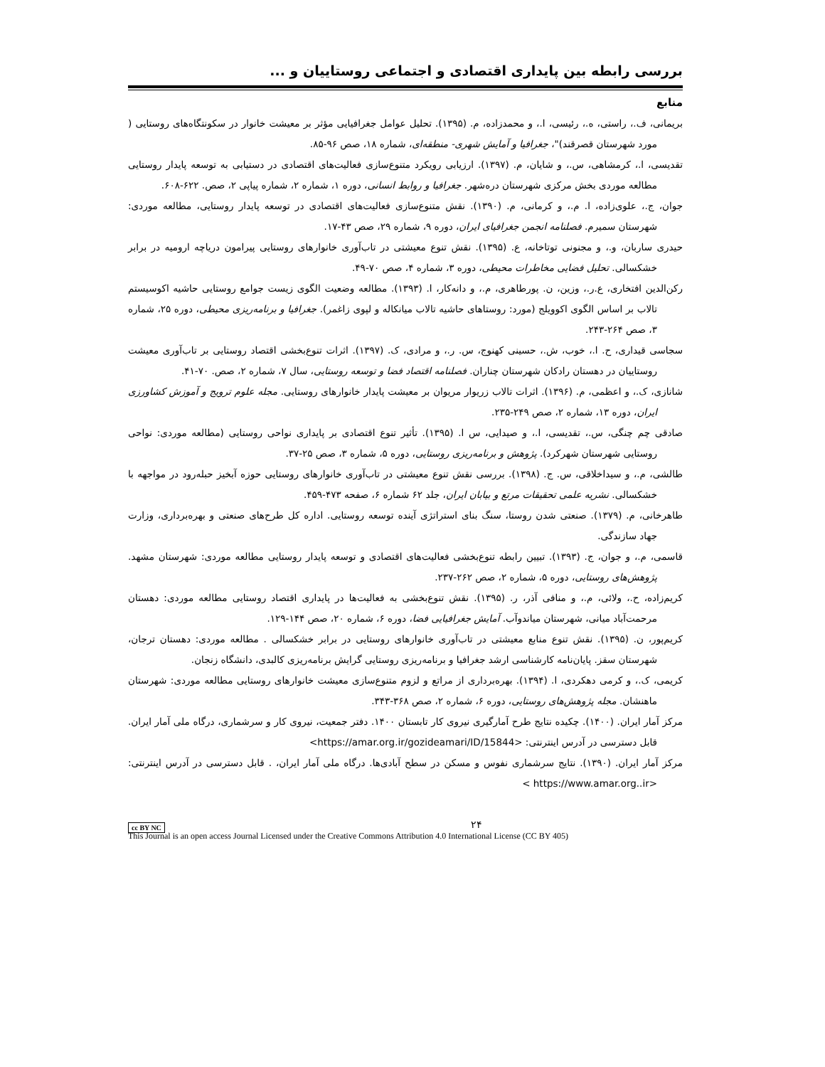بررسی رابطه بین پایداری اقتصادی و اجتماعی روستاییان و ...
منابع
بریمانی، ف.، راستی، ه.، رئیسی، ا.، و محمدزاده، م. (۱۳۹۵). تحلیل عوامل جغرافیایی مؤثر بر معیشت خانوار در سکونتگاه‌های روستایی ( مورد شهرستان قصرقند)"، جغرافیا و آمایش شهری- منطقه‌ای، شماره ۱۸، صص ۹۶-۸۵.
تقدیسی، ا.، کرمشاهی، س.، و شایان، م. (۱۳۹۷). ارزیابی رویکرد متنوع‌سازی فعالیت‌های اقتصادی در دستیابی به توسعه پایدار روستایی مطالعه موردی بخش مرکزی شهرستان دره‌شهر. جغرافیا و روابط انسانی، دوره ۱، شماره ۲، شماره پیاپی ۲، صص. ۶۲۲-۶۰۸.
جوان، ج.، علوی‌زاده، ا. م.، و کرمانی، م. (۱۳۹۰). نقش متنوع‌سازی فعالیت‌های اقتصادی در توسعه پایدار روستایی، مطالعه موردی: شهرستان سمیرم. فصلنامه انجمن جغرافیای ایران، دوره ۹، شماره ۲۹، صص ۴۳-۱۷.
حیدری ساربان، و.، و مجنونی توتاخانه، ع. (۱۳۹۵). نقش تنوع معیشتی در تاب‌آوری خانوارهای روستایی پیرامون دریاچه ارومیه در برابر خشکسالی. تحلیل فضایی مخاطرات محیطی، دوره ۳، شماره ۴، صص ۷۰-۴۹.
رکن‌الدین افتخاری، ع.ر.، وزین، ن. پورطاهری، م.، و دانه‌کار، ا. (۱۳۹۳). مطالعه وضعیت الگوی زیست جوامع روستایی حاشیه اکوسیستم تالاب بر اساس الگوی اکوویلج (مورد: روستاهای حاشیه تالاب میانکاله و لپوی زاغمر). جغرافیا و برنامه‌ریزی محیطی، دوره ۲۵، شماره ۳، صص ۲۶۴-۲۴۳.
سجاسی قیداری، ح. ا.، خوب، ش.، حسینی کهنوج، س. ر.، و مرادی، ک. (۱۳۹۷). اثرات تنوع‌بخشی اقتصاد روستایی بر تاب‌آوری معیشت روستاییان در دهستان رادکان شهرستان چناران. فصلنامه اقتصاد فضا و توسعه روستایی، سال ۷، شماره ۲، صص. ۷۰-۴۱.
شانازی، ک.، و اعظمی، م. (۱۳۹۶). اثرات تالاب زریوار مریوان بر معیشت پایدار خانوارهای روستایی. مجله علوم ترویج و آموزش کشاورزی ایران، دوره ۱۳، شماره ۲، صص ۲۴۹-۲۳۵.
صادقی چم چنگی، س.، تقدیسی، ا.، و صیدایی، س ا. (۱۳۹۵). تأثیر تنوع اقتصادی بر پایداری نواحی روستایی (مطالعه موردی: نواحی روستایی شهرستان شهرکرد). پژوهش و برنامه‌ریزی روستایی، دوره ۵، شماره ۳، صص ۲۵-۳۷.
طالشی، م.، و سیداخلاقی، س. ج. (۱۳۹۸). بررسی نقش تنوع معیشتی در تاب‌آوری خانوارهای روستایی حوزه آبخیز حبله‌رود در مواجهه با خشکسالی. نشریه علمی تحقیقات مرتع و بیابان ایران، جلد ۶۲ شماره ۶، صفحه ۴۷۳-۴۵۹.
طاهرخانی، م. (۱۳۷۹). صنعتی شدن روستا، سنگ بنای استراتژی آینده توسعه روستایی. اداره کل طرح‌های صنعتی و بهره‌برداری، وزارت جهاد سازندگی.
قاسمی، م.، و جوان، ج. (۱۳۹۳). تبیین رابطه تنوع‌بخشی فعالیت‌های اقتصادی و توسعه پایدار روستایی مطالعه موردی: شهرستان مشهد. پژوهش‌های روستایی، دوره ۵، شماره ۲، صص ۲۶۲-۲۳۷.
کریم‌زاده، ح.، ولائی، م.، و منافی آذر، ر. (۱۳۹۵). نقش تنوع‌بخشی به فعالیت‌ها در پایداری اقتصاد روستایی مطالعه موردی: دهستان مرحمت‌آباد میانی، شهرستان میاندوآب. آمایش جغرافیایی فضا، دوره ۶، شماره ۲۰، صص ۱۴۴-۱۲۹.
کریم‌پور، ن. (۱۳۹۵). نقش تنوع منابع معیشتی در تاب‌آوری خانوارهای روستایی در برابر خشکسالی . مطالعه موردی: دهستان ترجان، شهرستان سقز. پایان‌نامه کارشناسی ارشد جغرافیا و برنامه‌ریزی روستایی گرایش برنامه‌ریزی کالبدی، دانشگاه زنجان.
کریمی، ک.، و کرمی دهکردی، ا. (۱۳۹۴). بهره‌برداری از مراتع و لزوم متنوع‌سازی معیشت خانوارهای روستایی مطالعه موردی: شهرستان ماهنشان. مجله پژوهش‌های روستایی، دوره ۶، شماره ۲، صص ۳۶۸-۳۴۳.
مرکز آمار ایران. (۱۴۰۰). چکیده نتایج طرح آمارگیری نیروی کار تابستان ۱۴۰۰. دفتر جمعیت، نیروی کار و سرشماری، درگاه ملی آمار ایران. قابل دسترسی در آدرس اینترنتی: <https://amar.org.ir/gozideamari/ID/15844>
مرکز آمار ایران. (۱۳۹۰). نتایج سرشماری نفوس و مسکن در سطح آبادی‌ها. درگاه ملی آمار ایران، . قابل دسترسی در آدرس اینترنتی: <https://www.amar.org..ir >
cc BY NC
۲۴
This Journal is an open access Journal Licensed under the Creative Commons Attribution 4.0 International License (CC BY 405)